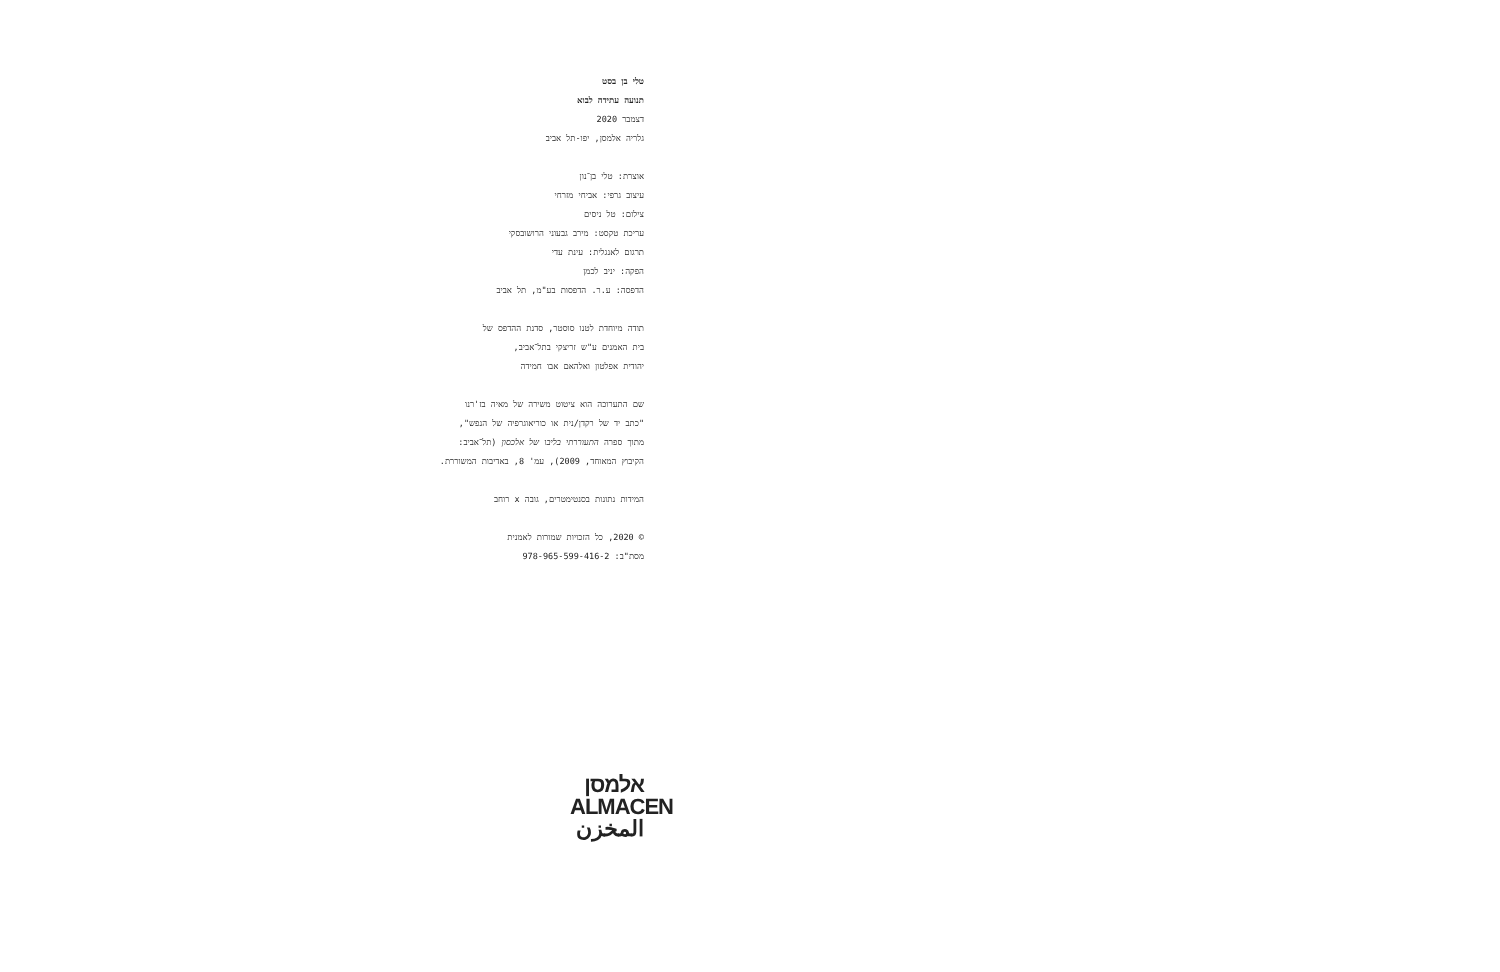טלי בן בסט
תנועה עתידה לבוא
דצמבר 2020
גלריה אלמסן, יפו-תל אביב
אוצרת: טלי בן־נון
עיצוב גרפי: אביחי מזרחי
צילום: טל ניסים
עריכת טקסט: מירב גבעוני הרושובסקי
תרגום לאנגלית: עינת עדי
הפקה: יניב לכמן
הדפסה: ע.ר. הדפסות בע"מ, תל אביב
תודה מיוחדת לטנו סוסטר, סדנת ההדפס של
בית האמנים ע"ש זריצקי בתל־אביב,
יהודית אפלטון ואלהאם אבו חמידה
שם התערוכה הוא ציטוט משירה של מאיה בז'רנו
"כתב יד של רקדן/נית או כוריאוגרפיה של הנפש",
מתוך ספרה התעוררתי בליבו של אלכסון (תל־אביב:
הקיבוץ המאוחד, 2009), עמ' 8, באדיבות המשוררת.
המידות נתונות בסנטימטרים, גובה x רוחב
© 2020, כל הזכויות שמורות לאמנית
מסת"ב: 978-965-599-416-2
אלמסן
ALMACEN
المخزن